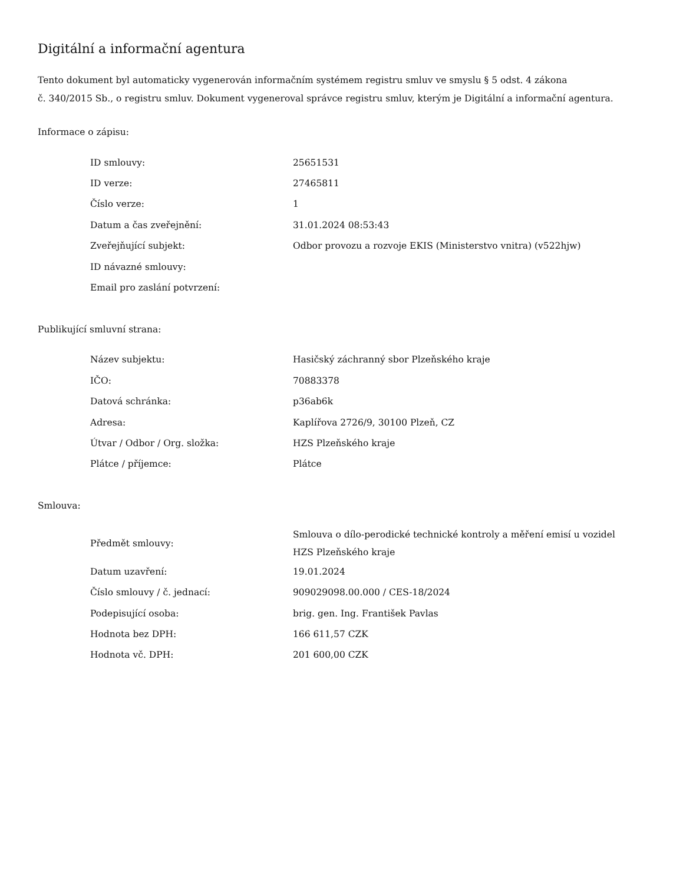Digitální a informační agentura
Tento dokument byl automaticky vygenerován informačním systémem registru smluv ve smyslu § 5 odst. 4 zákona
č. 340/2015 Sb., o registru smluv. Dokument vygeneroval správce registru smluv, kterým je Digitální a informační agentura.
Informace o zápisu:
| ID smlouvy: | 25651531 |
| ID verze: | 27465811 |
| Číslo verze: | 1 |
| Datum a čas zveřejnění: | 31.01.2024 08:53:43 |
| Zveřejňující subjekt: | Odbor provozu a rozvoje EKIS (Ministerstvo vnitra) (v522hjw) |
| ID návazné smlouvy: | |
| Email pro zaslání potvrzení: | |
Publikující smluvní strana:
| Název subjektu: | Hasičský záchranný sbor Plzeňského kraje |
| IČO: | 70883378 |
| Datová schránka: | p36ab6k |
| Adresa: | Kaplířova 2726/9, 30100 Plzeň, CZ |
| Útvar / Odbor / Org. složka: | HZS Plzeňského kraje |
| Plátce / příjemce: | Plátce |
Smlouva:
| Předmět smlouvy: | Smlouva o dílo-perodické technické kontroly a měření emisí u vozidel HZS Plzeňského kraje |
| Datum uzavření: | 19.01.2024 |
| Číslo smlouvy / č. jednací: | 909029098.00.000 / CES-18/2024 |
| Podepisující osoba: | brig. gen. Ing. František Pavlas |
| Hodnota bez DPH: | 166 611,57 CZK |
| Hodnota vč. DPH: | 201 600,00 CZK |